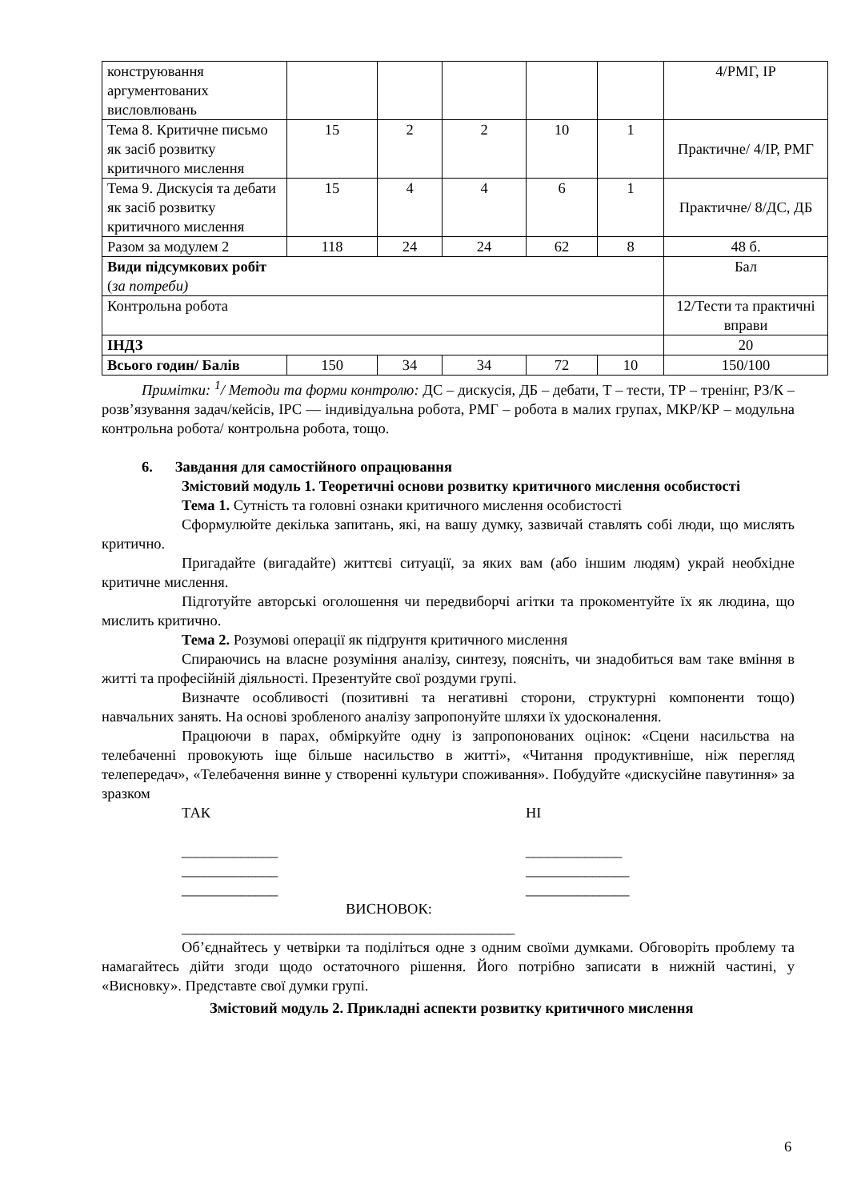| конструювання аргументованих висловлювань | | | | | | 4/РМГ, ІР |
| Тема 8. Критичне письмо як засіб розвитку критичного мислення | 15 | 2 | 2 | 10 | 1 | Практичне/ 4/ІР, РМГ |
| Тема 9. Дискусія та дебати як засіб розвитку критичного мислення | 15 | 4 | 4 | 6 | 1 | Практичне/ 8/ДС, ДБ |
| Разом за модулем 2 | 118 | 24 | 24 | 62 | 8 | 48 б. |
| Види підсумкових робіт ( за потреби) | | | | | | Бал |
| Контрольна робота | | | | | | 12/Тести та практичні вправи |
| ІНДЗ | | | | | | 20 |
| Всього годин/ Балів | 150 | 34 | 34 | 72 | 10 | 150/100 |
Примітки: <sup>1</sup>/ Методи та форми контролю: ДС – дискусія, ДБ – дебати, Т – тести, ТР – тренінг, РЗ/К – розв’язування задач/кейсів, ІРС — індивідуальна робота, РМГ – робота в малих групах, МКР/КР – модульна контрольна робота/ контрольна робота, тощо.
6. Завдання для самостійного опрацювання
Змістовий модуль 1. Теоретичні основи розвитку критичного мислення особистості
Тема 1. Сутність та головні ознаки критичного мислення особистості
Сформулюйте декілька запитань, які, на вашу думку, зазвичай ставлять собі люди, що мислять критично.
Пригадайте (вигадайте) життєві ситуації, за яких вам (або іншим людям) украй необхідне критичне мислення.
Підготуйте авторські оголошення чи передвиборчі агітки та прокоментуйте їх як людина, що мислить критично.
Тема 2. Розумові операції як підґрунтя критичного мислення
Спираючись на власне розуміння аналізу, синтезу, поясніть, чи знадобиться вам таке вміння в житті та професійній діяльності. Презентуйте свої роздуми групі.
Визначте особливості (позитивні та негативні сторони, структурні компоненти тощо) навчальних занять. На основі зробленого аналізу запропонуйте шляхи їх удосконалення.
Працюючи в парах, обміркуйте одну із запропонованих оцінок: «Сцени насильства на телебаченні провокують іще більше насильство в житті», «Читання продуктивніше, ніж перегляд телепередач», «Телебачення винне у створенні культури споживання». Побудуйте «дискусійне павутиння» за зразком
ТАК
_____________
_____________
_____________
НІ
_____________
______________
______________
ВИСНОВОК:
_____________________________________________
Об’єднайтесь у четвірки та поділіться одне з одним своїми думками. Обговоріть проблему та намагайтесь дійти згоди щодо остаточного рішення. Його потрібно записати в нижній частині, у «Висновку». Представте свої думки групі.
Змістовий модуль 2. Прикладні аспекти розвитку критичного мислення
6